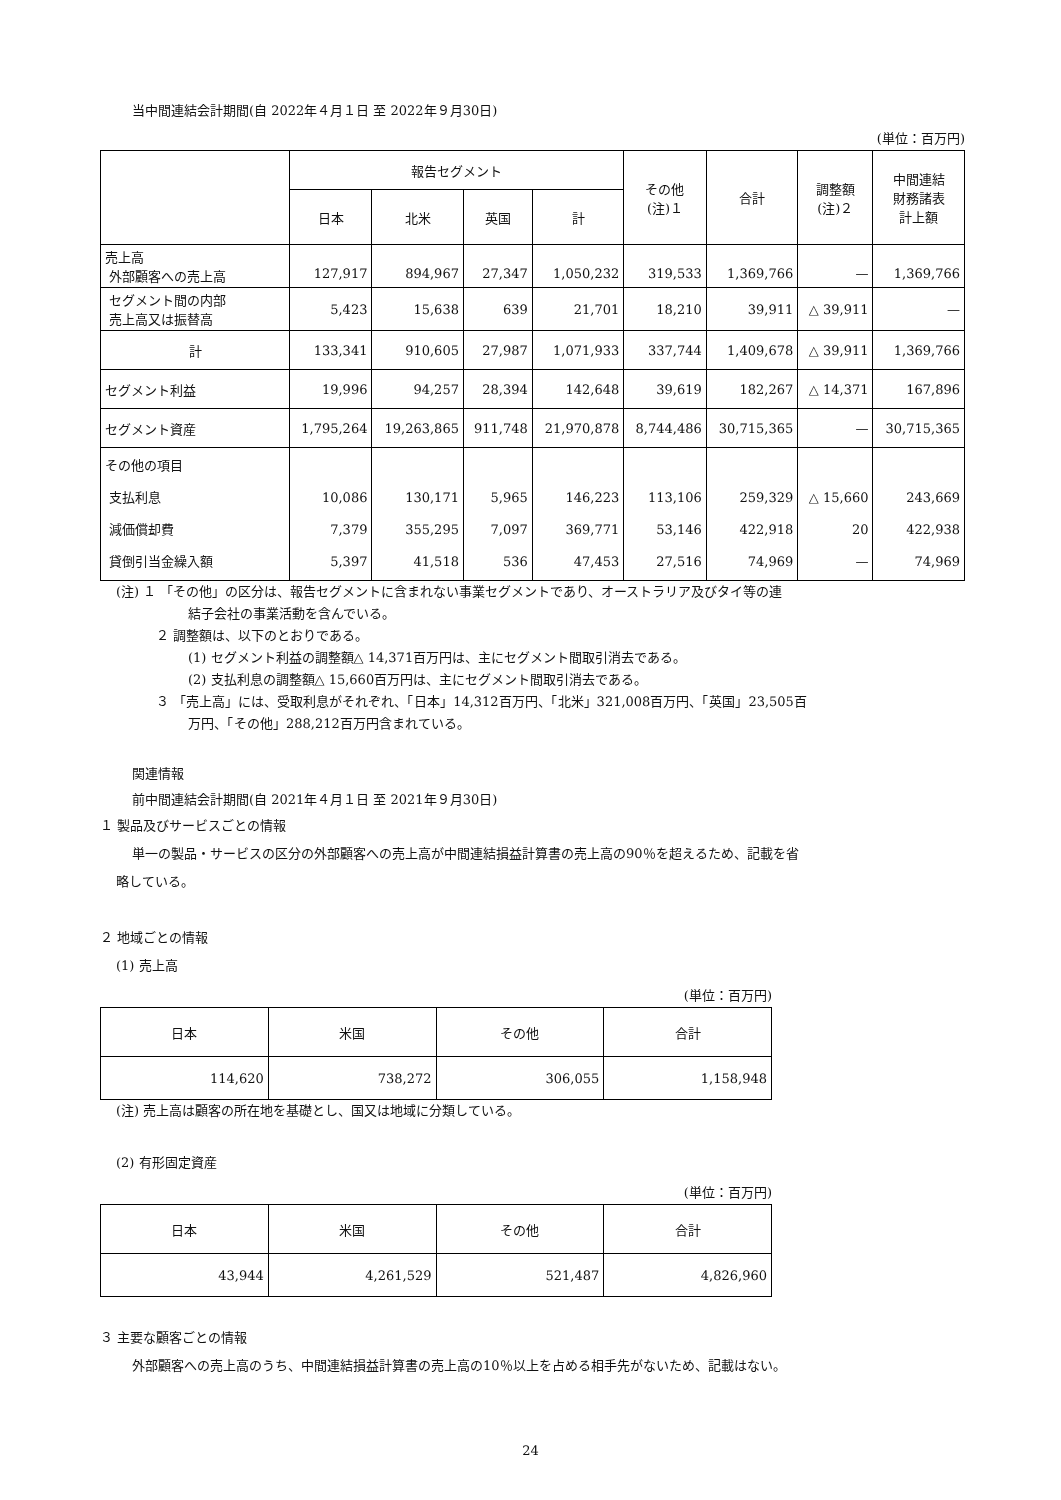当中間連結会計期間(自 2022年４月１日 至 2022年９月30日)
(単位：百万円)
| | 報告セグメント | | | | その他 (注)１ | 合計 | 調整額 (注)２ | 中間連結 財務諸表 計上額 |
| --- | --- | --- | --- | --- | --- | --- | --- | --- |
| | 日本 | 北米 | 英国 | 計 | | | | |
| 売上高 外部顧客への売上高 | 127,917 | 894,967 | 27,347 | 1,050,232 | 319,533 | 1,369,766 | — | 1,369,766 |
| セグメント間の内部 売上高又は振替高 | 5,423 | 15,638 | 639 | 21,701 | 18,210 | 39,911 | △ 39,911 | — |
| 計 | 133,341 | 910,605 | 27,987 | 1,071,933 | 337,744 | 1,409,678 | △ 39,911 | 1,369,766 |
| セグメント利益 | 19,996 | 94,257 | 28,394 | 142,648 | 39,619 | 182,267 | △ 14,371 | 167,896 |
| セグメント資産 | 1,795,264 | 19,263,865 | 911,748 | 21,970,878 | 8,744,486 | 30,715,365 | — | 30,715,365 |
| その他の項目 支払利息 減価償却費 貸倒引当金繰入額 | 10,086 7,379 5,397 | 130,171 355,295 41,518 | 5,965 7,097 536 | 146,223 369,771 47,453 | 113,106 53,146 27,516 | 259,329 422,918 74,969 | △ 15,660 20 — | 243,669 422,938 74,969 |
(注) １ 「その他」の区分は、報告セグメントに含まれない事業セグメントであり、オーストラリア及びタイ等の連
結子会社の事業活動を含んでいる。
２ 調整額は、以下のとおりである。
(1) セグメント利益の調整額△ 14,371百万円は、主にセグメント間取引消去である。
(2) 支払利息の調整額△ 15,660百万円は、主にセグメント間取引消去である。
３ 「売上高」には、受取利息がそれぞれ、「日本」14,312百万円、「北米」321,008百万円、「英国」23,505百
万円、「その他」288,212百万円含まれている。
関連情報
前中間連結会計期間(自 2021年４月１日 至 2021年９月30日)
１ 製品及びサービスごとの情報
単一の製品・サービスの区分の外部顧客への売上高が中間連結損益計算書の売上高の90％を超えるため、記載を省
略している。
２ 地域ごとの情報
(1) 売上高
(単位：百万円)
| 日本 | 米国 | その他 | 合計 |
| --- | --- | --- | --- |
| 114,620 | 738,272 | 306,055 | 1,158,948 |
(注) 売上高は顧客の所在地を基礎とし、国又は地域に分類している。
(2) 有形固定資産
(単位：百万円)
| 日本 | 米国 | その他 | 合計 |
| --- | --- | --- | --- |
| 43,944 | 4,261,529 | 521,487 | 4,826,960 |
３ 主要な顧客ごとの情報
外部顧客への売上高のうち、中間連結損益計算書の売上高の10％以上を占める相手先がないため、記載はない。
24